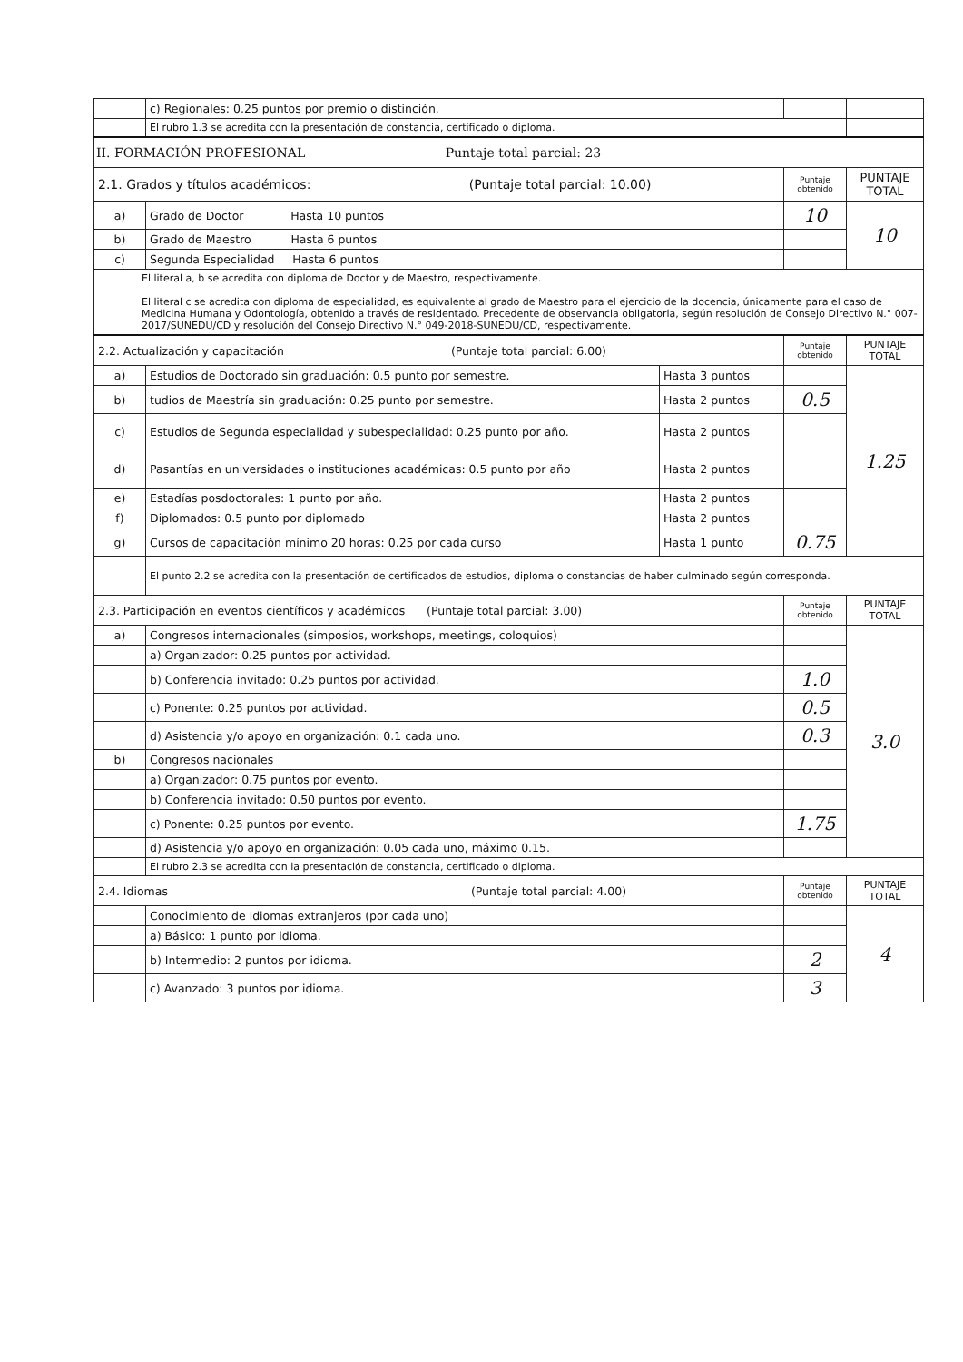| | c) Regionales: 0.25 puntos por premio o distinción. | | | |
| | El rubro 1.3 se acredita con la presentación de constancia, certificado o diploma. | | | |
| II. FORMACIÓN PROFESIONAL Puntaje total parcial: 23 | | | | |
| 2.1. Grados y títulos académicos: (Puntaje total parcial: 10.00) | | | Puntaje obtenido | PUNTAJE TOTAL |
| a) | Grado de Doctor Hasta 10 puntos | | 10 | 10 |
| b) | Grado de Maestro Hasta 6 puntos | | | |
| c) | Segunda Especialidad Hasta 6 puntos | | | |
| El literal a, b se acredita con diploma de Doctor y de Maestro, respectivamente. El literal c se acredita con diploma de especialidad, es equivalente al grado de Maestro para el ejercicio de la docencia, únicamente para el caso de Medicina Humana y Odontología, obtenido a través de residentado. Precedente de observancia obligatoria, según resolución de Consejo Directivo N.° 007-2017/SUNEDU/CD y resolución del Consejo Directivo N.° 049-2018-SUNEDU/CD, respectivamente. | | | | |
| 2.2. Actualización y capacitación (Puntaje total parcial: 6.00) | | | Puntaje obtenido | PUNTAJE TOTAL |
| a) | Estudios de Doctorado sin graduación: 0.5 punto por semestre. | Hasta 3 puntos | | 1.25 |
| b) | tudios de Maestría sin graduación: 0.25 punto por semestre. | Hasta 2 puntos | 0.5 | |
| c) | Estudios de Segunda especialidad y subespecialidad: 0.25 punto por año. | Hasta 2 puntos | | |
| d) | Pasantías en universidades o instituciones académicas: 0.5 punto por año | Hasta 2 puntos | | |
| e) | Estadías posdoctorales: 1 punto por año. | Hasta 2 puntos | | |
| f) | Diplomados: 0.5 punto por diplomado | Hasta 2 puntos | | |
| g) | Cursos de capacitación mínimo 20 horas: 0.25 por cada curso | Hasta 1 punto | 0.75 | |
| | El punto 2.2 se acredita con la presentación de certificados de estudios, diploma o constancias de haber culminado según corresponda. | | | |
| 2.3. Participación en eventos científicos y académicos (Puntaje total parcial: 3.00) | | | Puntaje obtenido | PUNTAJE TOTAL |
| a) | Congresos internacionales (simposios, workshops, meetings, coloquios) | | | 3.0 |
| | a) Organizador: 0.25 puntos por actividad. | | | |
| | b) Conferencia invitado: 0.25 puntos por actividad. | | 1.0 | |
| | c) Ponente: 0.25 puntos por actividad. | | 0.5 | |
| | d) Asistencia y/o apoyo en organización: 0.1 cada uno. | | 0.3 | |
| b) | Congresos nacionales | | | |
| | a) Organizador: 0.75 puntos por evento. | | | |
| | b) Conferencia invitado: 0.50 puntos por evento. | | | |
| | c) Ponente: 0.25 puntos por evento. | | 1.75 | |
| | d) Asistencia y/o apoyo en organización: 0.05 cada uno, máximo 0.15. | | | |
| | El rubro 2.3 se acredita con la presentación de constancia, certificado o diploma. | | | |
| 2.4. Idiomas (Puntaje total parcial: 4.00) | | | Puntaje obtenido | PUNTAJE TOTAL |
| | Conocimiento de idiomas extranjeros (por cada uno) | | | 4 |
| | a) Básico: 1 punto por idioma. | | | |
| | b) Intermedio: 2 puntos por idioma. | | 2 | |
| | c) Avanzado: 3 puntos por idioma. | | 3 | |